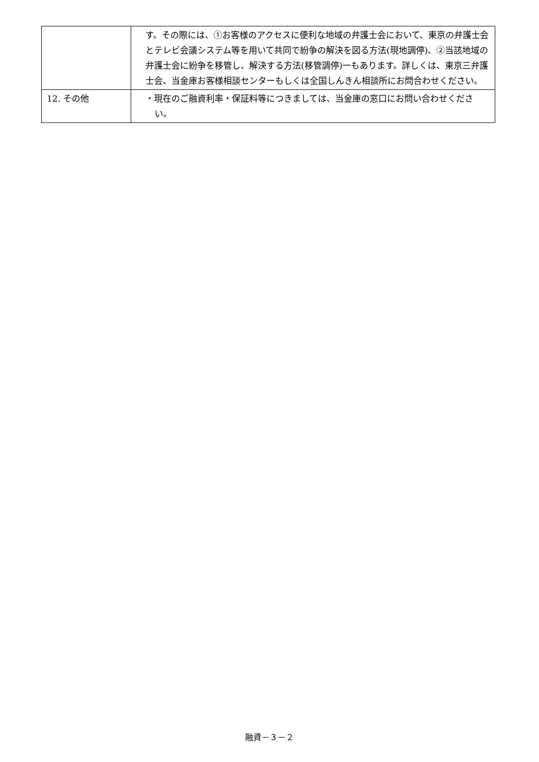| | す。その際には、①お客様のアクセスに便利な地域の弁護士会において、東京の弁護士会とテレビ会議システム等を用いて共同で紛争の解決を図る方法(現地調停)、②当該地域の弁護士会に紛争を移管し、解決する方法(移管調停)一もあります。詳しくは、東京三弁護士会、当金庫お客様相談センターもしくは全国しんきん相談所にお問合わせください。 |
| 12. その他 | ・現在のご融資利率・保証料等につきましては、当金庫の窓口にお問い合わせください。 |
融資－３－２